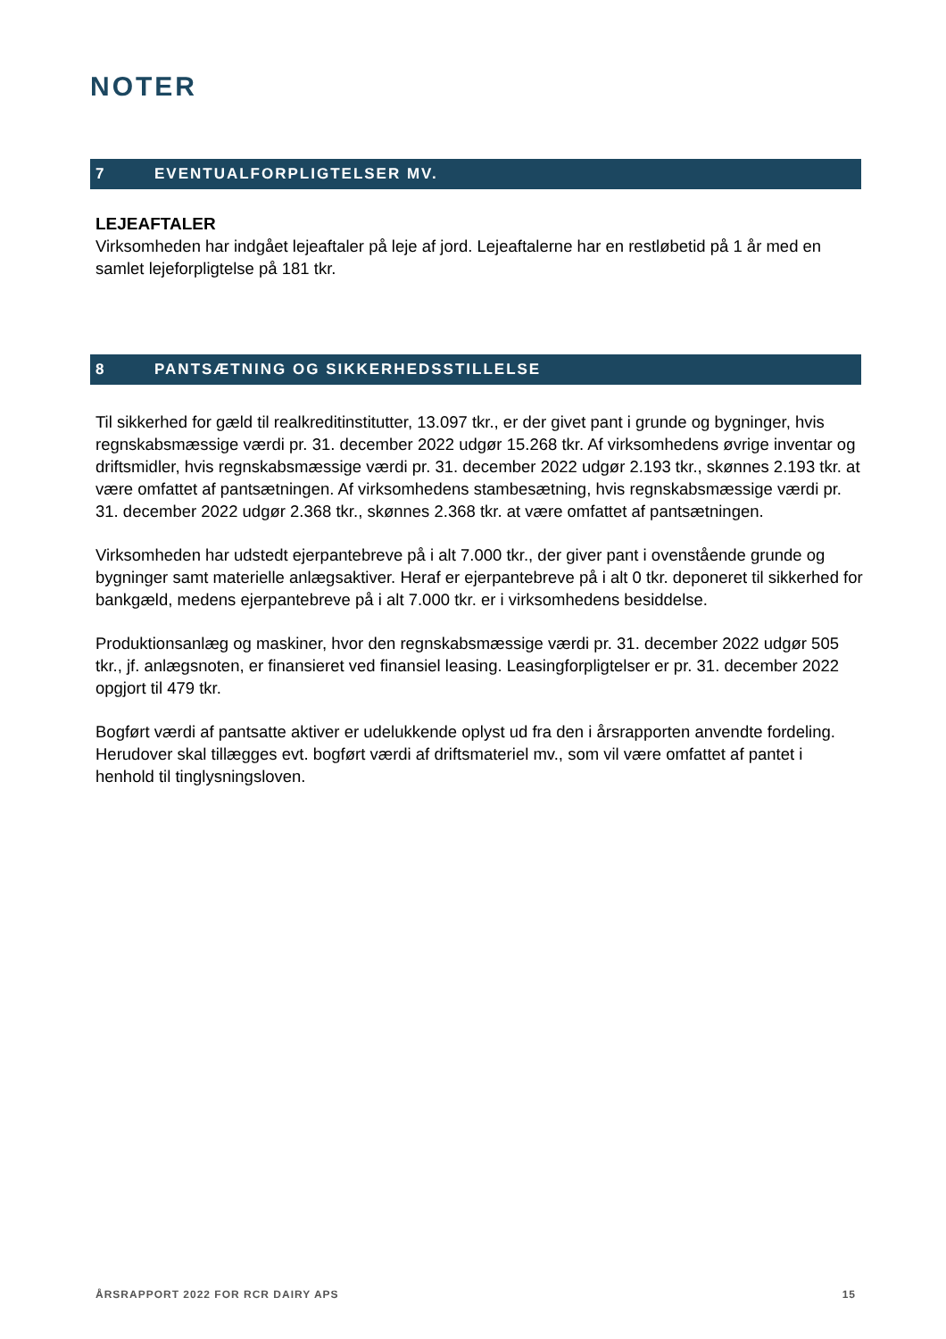NOTER
7 EVENTUALFORPLIGTELSER MV.
LEJEAFTALER
Virksomheden har indgået lejeaftaler på leje af jord. Lejeaftalerne har en restløbetid på 1 år med en samlet lejeforpligtelse på 181 tkr.
8 PANTSÆTNING OG SIKKERHEDSSTILLELSE
Til sikkerhed for gæld til realkreditinstitutter, 13.097 tkr., er der givet pant i grunde og bygninger, hvis regnskabsmæssige værdi pr. 31. december 2022 udgør 15.268 tkr. Af virksomhedens øvrige inventar og driftsmidler, hvis regnskabsmæssige værdi pr. 31. december 2022 udgør 2.193 tkr., skønnes 2.193 tkr. at være omfattet af pantsætningen. Af virksomhedens stambesætning, hvis regnskabsmæssige værdi pr. 31. december 2022 udgør 2.368 tkr., skønnes 2.368 tkr. at være omfattet af pantsætningen.
Virksomheden har udstedt ejerpantebreve på i alt 7.000 tkr., der giver pant i ovenstående grunde og bygninger samt materielle anlægsaktiver. Heraf er ejerpantebreve på i alt 0 tkr. deponeret til sikkerhed for bankgæld, medens ejerpantebreve på i alt 7.000 tkr. er i virksomhedens besiddelse.
Produktionsanlæg og maskiner, hvor den regnskabsmæssige værdi pr. 31. december 2022 udgør 505 tkr., jf. anlægsnoten, er finansieret ved finansiel leasing. Leasingforpligtelser er pr. 31. december 2022 opgjort til 479 tkr.
Bogført værdi af pantsatte aktiver er udelukkende oplyst ud fra den i årsrapporten anvendte fordeling. Herudover skal tillægges evt. bogført værdi af driftsmateriel mv., som vil være omfattet af pantet i henhold til tinglysningsloven.
ÅRSRAPPORT 2022 FOR RCR DAIRY APS 15